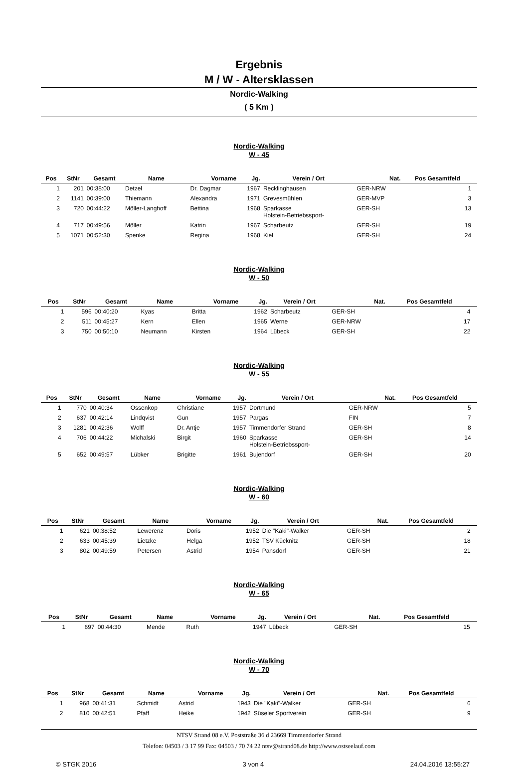Ergebnis
M / W - Altersklassen
Nordic-Walking
( 5 Km )
Nordic-Walking
W - 45
| Pos | StNr | Gesamt | Name | Vorname | Jg. | Verein / Ort | Nat. | Pos Gesamtfeld | |
| --- | --- | --- | --- | --- | --- | --- | --- | --- | --- |
| 1 | 201 | 00:38:00 | Detzel | Dr. Dagmar | 1967 | Recklinghausen | GER-NRW | 1 | |
| 2 | 1141 | 00:39:00 | Thiemann | Alexandra | 1971 | Grevesmühlen | GER-MVP | 3 | |
| 3 | 720 | 00:44:22 | Möller-Langhoff | Bettina | 1968 | Sparkasse Holstein-Betriebssport- | GER-SH | 13 | |
| 4 | 717 | 00:49:56 | Möller | Katrin | 1967 | Scharbeutz | GER-SH | 19 | |
| 5 | 1071 | 00:52:30 | Spenke | Regina | 1968 | Kiel | GER-SH | 24 | |
Nordic-Walking
W - 50
| Pos | StNr | Gesamt | Name | Vorname | Jg. | Verein / Ort | Nat. | Pos Gesamtfeld | |
| --- | --- | --- | --- | --- | --- | --- | --- | --- | --- |
| 1 | 596 | 00:40:20 | Kyas | Britta | 1962 | Scharbeutz | GER-SH | 4 | |
| 2 | 511 | 00:45:27 | Kern | Ellen | 1965 | Werne | GER-NRW | 17 | |
| 3 | 750 | 00:50:10 | Neumann | Kirsten | 1964 | Lübeck | GER-SH | 22 | |
Nordic-Walking
W - 55
| Pos | StNr | Gesamt | Name | Vorname | Jg. | Verein / Ort | Nat. | Pos Gesamtfeld | |
| --- | --- | --- | --- | --- | --- | --- | --- | --- | --- |
| 1 | 770 | 00:40:34 | Ossenkop | Christiane | 1957 | Dortmund | GER-NRW | 5 | |
| 2 | 637 | 00:42:14 | Lindqvist | Gun | 1957 | Pargas | FIN | 7 | |
| 3 | 1281 | 00:42:36 | Wolff | Dr. Antje | 1957 | Timmendorfer Strand | GER-SH | 8 | |
| 4 | 706 | 00:44:22 | Michalski | Birgit | 1960 | Sparkasse Holstein-Betriebssport- | GER-SH | 14 | |
| 5 | 652 | 00:49:57 | Lübker | Brigitte | 1961 | Bujendorf | GER-SH | 20 | |
Nordic-Walking
W - 60
| Pos | StNr | Gesamt | Name | Vorname | Jg. | Verein / Ort | Nat. | Pos Gesamtfeld | |
| --- | --- | --- | --- | --- | --- | --- | --- | --- | --- |
| 1 | 621 | 00:38:52 | Lewerenz | Doris | 1952 | Die "Kaki"-Walker | GER-SH | 2 | |
| 2 | 633 | 00:45:39 | Lietzke | Helga | 1952 | TSV Kücknitz | GER-SH | 18 | |
| 3 | 802 | 00:49:59 | Petersen | Astrid | 1954 | Pansdorf | GER-SH | 21 | |
Nordic-Walking
W - 65
| Pos | StNr | Gesamt | Name | Vorname | Jg. | Verein / Ort | Nat. | Pos Gesamtfeld | |
| --- | --- | --- | --- | --- | --- | --- | --- | --- | --- |
| 1 | 697 | 00:44:30 | Mende | Ruth | 1947 | Lübeck | GER-SH | 15 | |
Nordic-Walking
W - 70
| Pos | StNr | Gesamt | Name | Vorname | Jg. | Verein / Ort | Nat. | Pos Gesamtfeld | |
| --- | --- | --- | --- | --- | --- | --- | --- | --- | --- |
| 1 | 968 | 00:41:31 | Schmidt | Astrid | 1943 | Die "Kaki"-Walker | GER-SH | 6 | |
| 2 | 810 | 00:42:51 | Pfaff | Heike | 1942 | Süseler Sportverein | GER-SH | 9 | |
NTSV Strand 08 e.V. Poststraße 36 d 23669 Timmendorfer Strand
Telefon: 04503 / 3 17 99 Fax: 04503 / 70 74 22 ntsv@strand08.de http://www.ostseelauf.com
© STGK 2016 3 von 4 24.04.2016 13:55:27